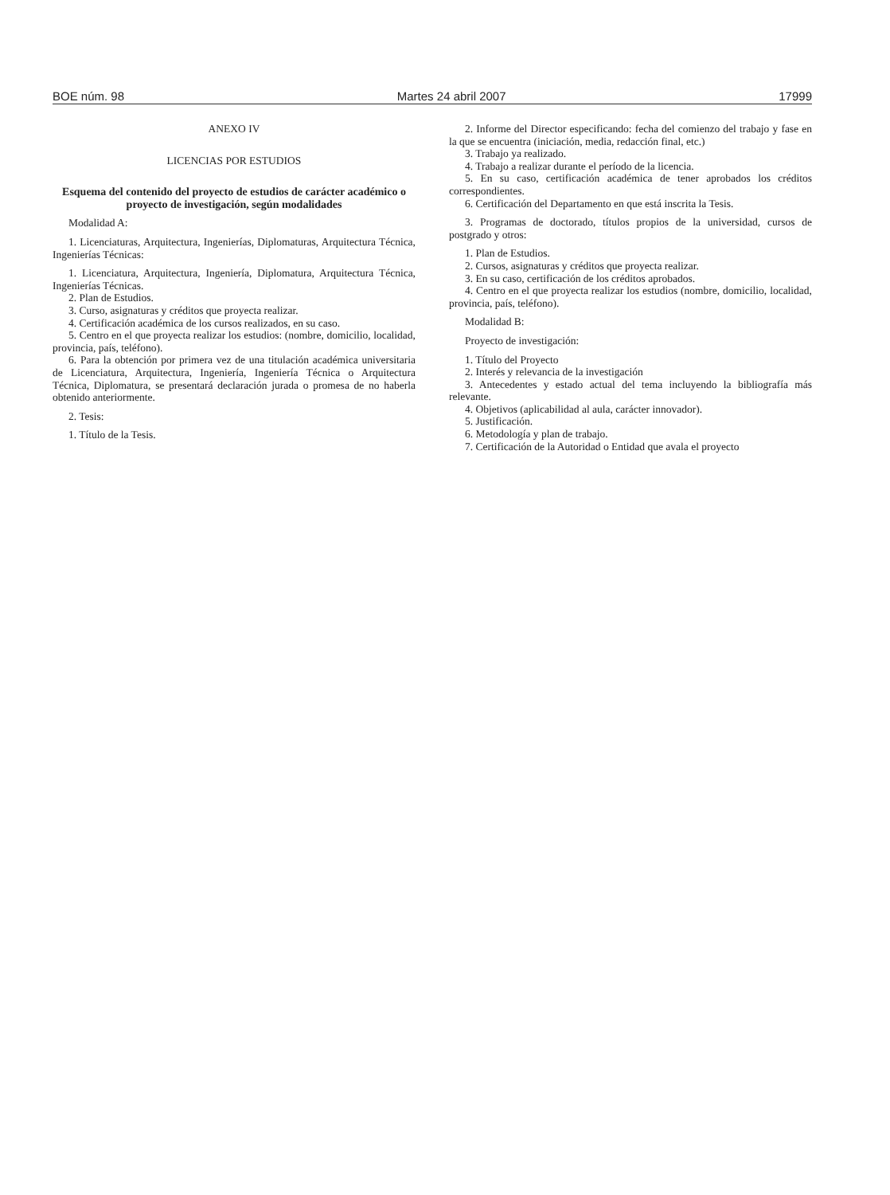BOE núm. 98 Martes 24 abril 2007 17999
ANEXO IV
LICENCIAS POR ESTUDIOS
Esquema del contenido del proyecto de estudios de carácter académico o proyecto de investigación, según modalidades
Modalidad A:
1. Licenciaturas, Arquitectura, Ingenierías, Diplomaturas, Arquitectura Técnica, Ingenierías Técnicas:
1. Licenciatura, Arquitectura, Ingeniería, Diplomatura, Arquitectura Técnica, Ingenierías Técnicas.
2. Plan de Estudios.
3. Curso, asignaturas y créditos que proyecta realizar.
4. Certificación académica de los cursos realizados, en su caso.
5. Centro en el que proyecta realizar los estudios: (nombre, domicilio, localidad, provincia, país, teléfono).
6. Para la obtención por primera vez de una titulación académica universitaria de Licenciatura, Arquitectura, Ingeniería, Ingeniería Técnica o Arquitectura Técnica, Diplomatura, se presentará declaración jurada o promesa de no haberla obtenido anteriormente.
2. Tesis:
1. Título de la Tesis.
2. Informe del Director especificando: fecha del comienzo del trabajo y fase en la que se encuentra (iniciación, media, redacción final, etc.)
3. Trabajo ya realizado.
4. Trabajo a realizar durante el período de la licencia.
5. En su caso, certificación académica de tener aprobados los créditos correspondientes.
6. Certificación del Departamento en que está inscrita la Tesis.
3. Programas de doctorado, títulos propios de la universidad, cursos de postgrado y otros:
1. Plan de Estudios.
2. Cursos, asignaturas y créditos que proyecta realizar.
3. En su caso, certificación de los créditos aprobados.
4. Centro en el que proyecta realizar los estudios (nombre, domicilio, localidad, provincia, país, teléfono).
Modalidad B:
Proyecto de investigación:
1. Título del Proyecto
2. Interés y relevancia de la investigación
3. Antecedentes y estado actual del tema incluyendo la bibliografía más relevante.
4. Objetivos (aplicabilidad al aula, carácter innovador).
5. Justificación.
6. Metodología y plan de trabajo.
7. Certificación de la Autoridad o Entidad que avala el proyecto